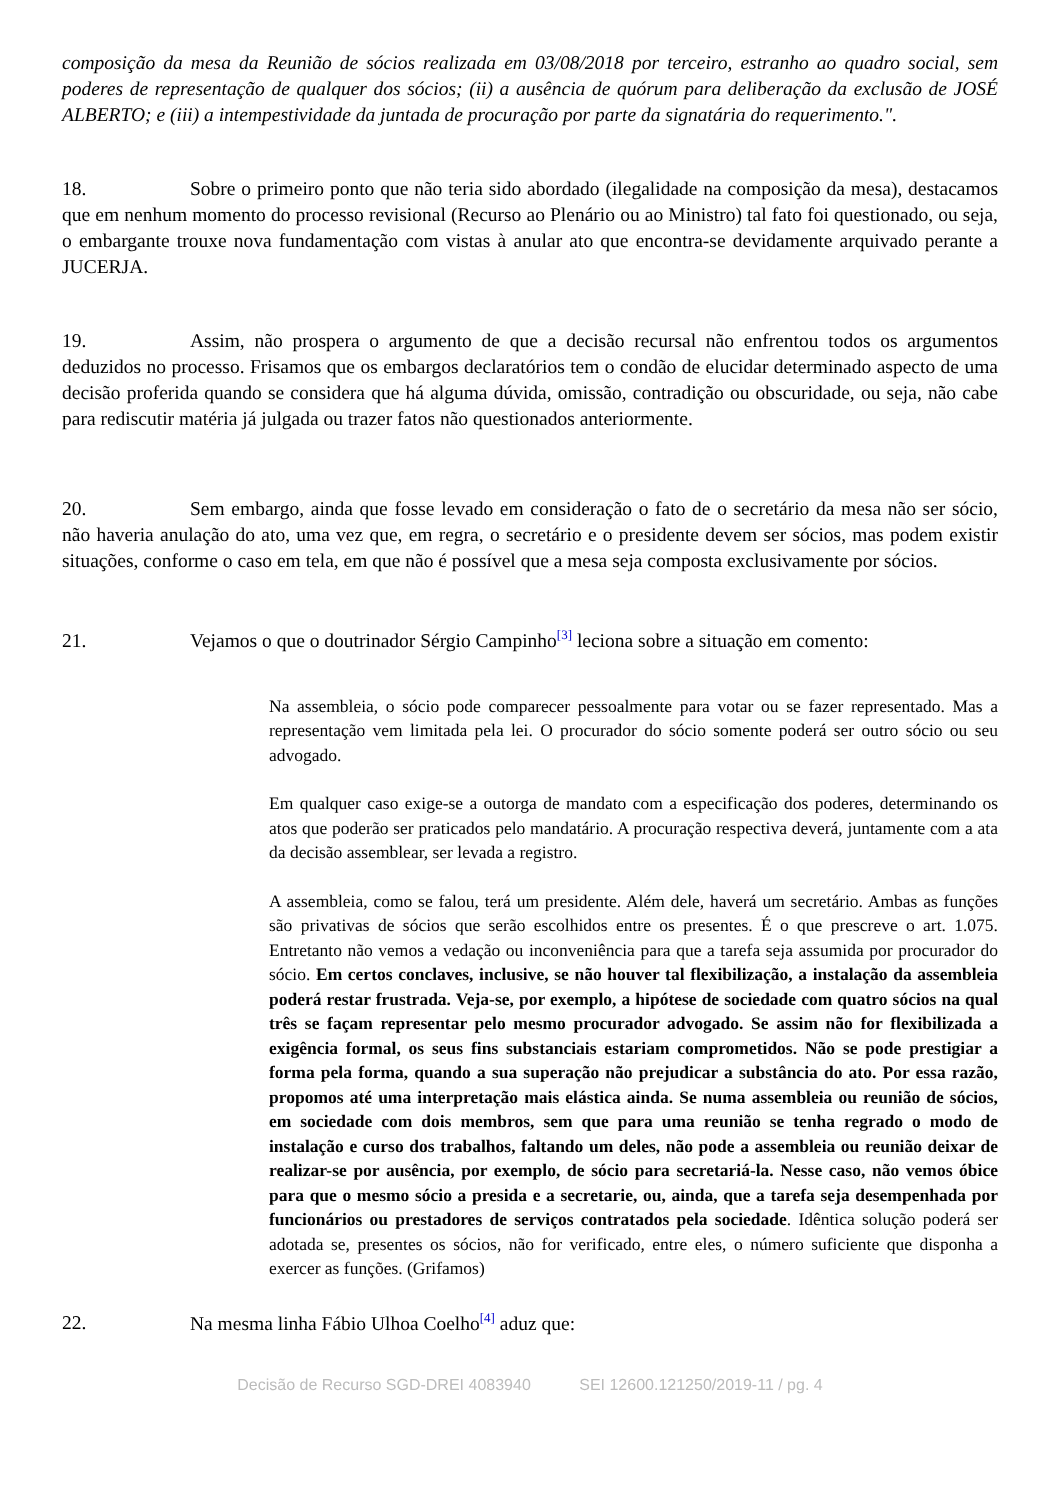composição da mesa da Reunião de sócios realizada em 03/08/2018 por terceiro, estranho ao quadro social, sem poderes de representação de qualquer dos sócios; (ii) a ausência de quórum para deliberação da exclusão de JOSÉ ALBERTO; e (iii) a intempestividade da juntada de procuração por parte da signatária do requerimento.".
18. Sobre o primeiro ponto que não teria sido abordado (ilegalidade na composição da mesa), destacamos que em nenhum momento do processo revisional (Recurso ao Plenário ou ao Ministro) tal fato foi questionado, ou seja, o embargante trouxe nova fundamentação com vistas à anular ato que encontra-se devidamente arquivado perante a JUCERJA.
19. Assim, não prospera o argumento de que a decisão recursal não enfrentou todos os argumentos deduzidos no processo. Frisamos que os embargos declaratórios tem o condão de elucidar determinado aspecto de uma decisão proferida quando se considera que há alguma dúvida, omissão, contradição ou obscuridade, ou seja, não cabe para rediscutir matéria já julgada ou trazer fatos não questionados anteriormente.
20. Sem embargo, ainda que fosse levado em consideração o fato de o secretário da mesa não ser sócio, não haveria anulação do ato, uma vez que, em regra, o secretário e o presidente devem ser sócios, mas podem existir situações, conforme o caso em tela, em que não é possível que a mesa seja composta exclusivamente por sócios.
21. Vejamos o que o doutrinador Sérgio Campinho<sup>[3]</sup> leciona sobre a situação em comento:
Na assembleia, o sócio pode comparecer pessoalmente para votar ou se fazer representado. Mas a representação vem limitada pela lei. O procurador do sócio somente poderá ser outro sócio ou seu advogado.
Em qualquer caso exige-se a outorga de mandato com a especificação dos poderes, determinando os atos que poderão ser praticados pelo mandatário. A procuração respectiva deverá, juntamente com a ata da decisão assemblear, ser levada a registro.
A assembleia, como se falou, terá um presidente. Além dele, haverá um secretário. Ambas as funções são privativas de sócios que serão escolhidos entre os presentes. É o que prescreve o art. 1.075. Entretanto não vemos a vedação ou inconveniência para que a tarefa seja assumida por procurador do sócio. Em certos conclaves, inclusive, se não houver tal flexibilização, a instalação da assembleia poderá restar frustrada. Veja-se, por exemplo, a hipótese de sociedade com quatro sócios na qual três se façam representar pelo mesmo procurador advogado. Se assim não for flexibilizada a exigência formal, os seus fins substanciais estariam comprometidos. Não se pode prestigiar a forma pela forma, quando a sua superação não prejudicar a substância do ato. Por essa razão, propomos até uma interpretação mais elástica ainda. Se numa assembleia ou reunião de sócios, em sociedade com dois membros, sem que para uma reunião se tenha regrado o modo de instalação e curso dos trabalhos, faltando um deles, não pode a assembleia ou reunião deixar de realizar-se por ausência, por exemplo, de sócio para secretariá-la. Nesse caso, não vemos óbice para que o mesmo sócio a presida e a secretarie, ou, ainda, que a tarefa seja desempenhada por funcionários ou prestadores de serviços contratados pela sociedade. Idêntica solução poderá ser adotada se, presentes os sócios, não for verificado, entre eles, o número suficiente que disponha a exercer as funções. (Grifamos)
22. Na mesma linha Fábio Ulhoa Coelho<sup>[4]</sup> aduz que:
Decisão de Recurso SGD-DREI 4083940 SEI 12600.121250/2019-11 / pg. 4